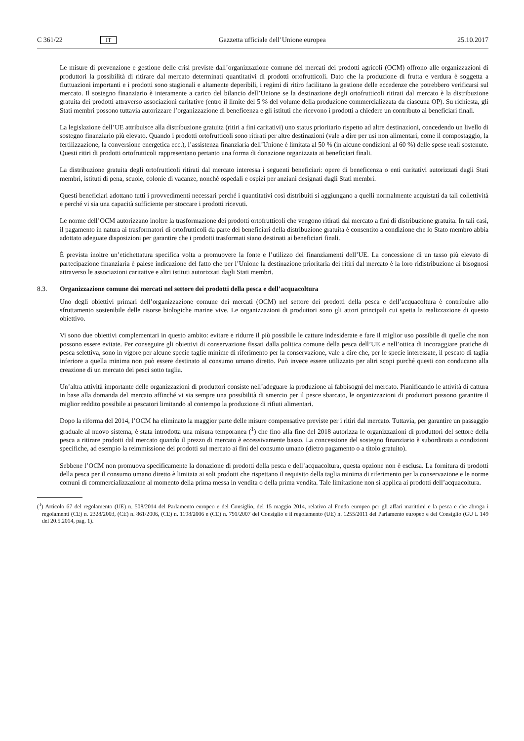C 361/22 IT Gazzetta ufficiale dell’Unione europea 25.10.2017
Le misure di prevenzione e gestione delle crisi previste dall’organizzazione comune dei mercati dei prodotti agricoli (OCM) offrono alle organizzazioni di produttori la possibilità di ritirare dal mercato determinati quantitativi di prodotti ortofrutticoli. Dato che la produzione di frutta e verdura è soggetta a fluttuazioni importanti e i prodotti sono stagionali e altamente deperibili, i regimi di ritiro facilitano la gestione delle eccedenze che potrebbero verificarsi sul mercato. Il sostegno finanziario è interamente a carico del bilancio dell’Unione se la destinazione degli ortofrutticoli ritirati dal mercato è la distribuzione gratuita dei prodotti attraverso associazioni caritative (entro il limite del 5 % del volume della produzione commercializzata da ciascuna OP). Su richiesta, gli Stati membri possono tuttavia autorizzare l’organizzazione di beneficenza e gli istituti che ricevono i prodotti a chiedere un contributo ai beneficiari finali.
La legislazione dell’UE attribuisce alla distribuzione gratuita (ritiri a fini caritativi) uno status prioritario rispetto ad altre destinazioni, concedendo un livello di sostegno finanziario più elevato. Quando i prodotti ortofrutticoli sono ritirati per altre destinazioni (vale a dire per usi non alimentari, come il compostaggio, la fertilizzazione, la conversione energetica ecc.), l’assistenza finanziaria dell’Unione è limitata al 50 % (in alcune condizioni al 60 %) delle spese reali sostenute. Questi ritiri di prodotti ortofrutticoli rappresentano pertanto una forma di donazione organizzata ai beneficiari finali.
La distribuzione gratuita degli ortofrutticoli ritirati dal mercato interessa i seguenti beneficiari: opere di beneficenza o enti caritativi autorizzati dagli Stati membri, istituti di pena, scuole, colonie di vacanze, nonché ospedali e ospizi per anziani designati dagli Stati membri.
Questi beneficiari adottano tutti i provvedimenti necessari perché i quantitativi così distribuiti si aggiungano a quelli normalmente acquistati da tali collettività e perché vi sia una capacità sufficiente per stoccare i prodotti ricevuti.
Le norme dell’OCM autorizzano inoltre la trasformazione dei prodotti ortofrutticoli che vengono ritirati dal mercato a fini di distribuzione gratuita. In tali casi, il pagamento in natura ai trasformatori di ortofrutticoli da parte dei beneficiari della distribuzione gratuita è consentito a condizione che lo Stato membro abbia adottato adeguate disposizioni per garantire che i prodotti trasformati siano destinati ai beneficiari finali.
È prevista inoltre un’etichettatura specifica volta a promuovere la fonte e l’utilizzo dei finanziamenti dell’UE. La concessione di un tasso più elevato di partecipazione finanziaria è palese indicazione del fatto che per l’Unione la destinazione prioritaria dei ritiri dal mercato è la loro ridistribuzione ai bisognosi attraverso le associazioni caritative e altri istituti autorizzati dagli Stati membri.
8.3. Organizzazione comune dei mercati nel settore dei prodotti della pesca e dell’acquacoltura
Uno degli obiettivi primari dell’organizzazione comune dei mercati (OCM) nel settore dei prodotti della pesca e dell’acquacoltura è contribuire allo sfruttamento sostenibile delle risorse biologiche marine vive. Le organizzazioni di produttori sono gli attori principali cui spetta la realizzazione di questo obiettivo.
Vi sono due obiettivi complementari in questo ambito: evitare e ridurre il più possibile le catture indesiderate e fare il miglior uso possibile di quelle che non possono essere evitate. Per conseguire gli obiettivi di conservazione fissati dalla politica comune della pesca dell’UE e nell’ottica di incoraggiare pratiche di pesca selettiva, sono in vigore per alcune specie taglie minime di riferimento per la conservazione, vale a dire che, per le specie interessate, il pescato di taglia inferiore a quella minima non può essere destinato al consumo umano diretto. Può invece essere utilizzato per altri scopi purché questi con conducano alla creazione di un mercato dei pesci sotto taglia.
Un’altra attività importante delle organizzazioni di produttori consiste nell’adeguare la produzione ai fabbisogni del mercato. Pianificando le attività di cattura in base alla domanda del mercato affinché vi sia sempre una possibilità di smercio per il pesce sbarcato, le organizzazioni di produttori possono garantire il miglior reddito possibile ai pescatori limitando al contempo la produzione di rifiuti alimentari.
Dopo la riforma del 2014, l’OCM ha eliminato la maggior parte delle misure compensative previste per i ritiri dal mercato. Tuttavia, per garantire un passaggio graduale al nuovo sistema, è stata introdotta una misura temporanea (<sup>1</sup>) che fino alla fine del 2018 autorizza le organizzazioni di produttori del settore della pesca a ritirare prodotti dal mercato quando il prezzo di mercato è eccessivamente basso. La concessione del sostegno finanziario è subordinata a condizioni specifiche, ad esempio la reimmissione dei prodotti sul mercato ai fini del consumo umano (dietro pagamento o a titolo gratuito).
Sebbene l’OCM non promuova specificamente la donazione di prodotti della pesca e dell’acquacoltura, questa opzione non è esclusa. La fornitura di prodotti della pesca per il consumo umano diretto è limitata ai soli prodotti che rispettano il requisito della taglia minima di riferimento per la conservazione e le norme comuni di commercializzazione al momento della prima messa in vendita o della prima vendita. Tale limitazione non si applica ai prodotti dell’acquacoltura.
(<sup>1</sup>) Articolo 67 del regolamento (UE) n. 508/2014 del Parlamento europeo e del Consiglio, del 15 maggio 2014, relativo al Fondo europeo per gli affari marittimi e la pesca e che abroga i regolamenti (CE) n. 2328/2003, (CE) n. 861/2006, (CE) n. 1198/2006 e (CE) n. 791/2007 del Consiglio e il regolamento (UE) n. 1255/2011 del Parlamento europeo e del Consiglio (GU L 149 del 20.5.2014, pag. 1).